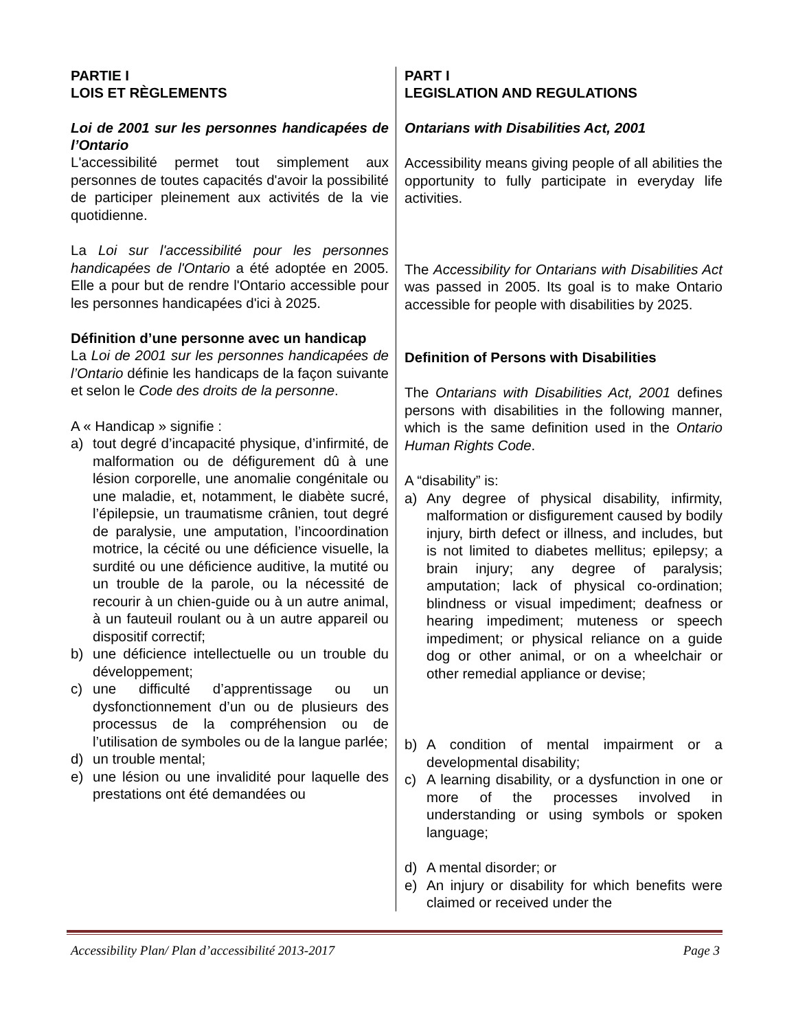PARTIE I
LOIS ET RÈGLEMENTS
Loi de 2001 sur les personnes handicapées de l’Ontario
L'accessibilité permet tout simplement aux personnes de toutes capacités d'avoir la possibilité de participer pleinement aux activités de la vie quotidienne.
La Loi sur l'accessibilité pour les personnes handicapées de l'Ontario a été adoptée en 2005. Elle a pour but de rendre l'Ontario accessible pour les personnes handicapées d'ici à 2025.
Définition d’une personne avec un handicap
La Loi de 2001 sur les personnes handicapées de l’Ontario définie les handicaps de la façon suivante et selon le Code des droits de la personne.
A « Handicap » signifie :
a) tout degré d’incapacité physique, d’infirmité, de malformation ou de défigurement dû à une lésion corporelle, une anomalie congénitale ou une maladie, et, notamment, le diabète sucré, l’épilepsie, un traumatisme crânien, tout degré de paralysie, une amputation, l’incoordination motrice, la cécité ou une déficience visuelle, la surdité ou une déficience auditive, la mutité ou un trouble de la parole, ou la nécessité de recourir à un chien-guide ou à un autre animal, à un fauteuil roulant ou à un autre appareil ou dispositif correctif;
b) une déficience intellectuelle ou un trouble du développement;
c) une difficulté d’apprentissage ou un dysfonctionnement d’un ou de plusieurs des processus de la compréhension ou de l’utilisation de symboles ou de la langue parlée;
d) un trouble mental;
e) une lésion ou une invalidité pour laquelle des prestations ont été demandées ou
PART I
LEGISLATION AND REGULATIONS
Ontarians with Disabilities Act, 2001
Accessibility means giving people of all abilities the opportunity to fully participate in everyday life activities.
The Accessibility for Ontarians with Disabilities Act was passed in 2005. Its goal is to make Ontario accessible for people with disabilities by 2025.
Definition of Persons with Disabilities
The Ontarians with Disabilities Act, 2001 defines persons with disabilities in the following manner, which is the same definition used in the Ontario Human Rights Code.
A “disability” is:
a) Any degree of physical disability, infirmity, malformation or disfigurement caused by bodily injury, birth defect or illness, and includes, but is not limited to diabetes mellitus; epilepsy; a brain injury; any degree of paralysis; amputation; lack of physical co-ordination; blindness or visual impediment; deafness or hearing impediment; muteness or speech impediment; or physical reliance on a guide dog or other animal, or on a wheelchair or other remedial appliance or devise;
b) A condition of mental impairment or a developmental disability;
c) A learning disability, or a dysfunction in one or more of the processes involved in understanding or using symbols or spoken language;
d) A mental disorder; or
e) An injury or disability for which benefits were claimed or received under the
Accessibility Plan/ Plan d’accessibilité 2013-2017 Page 3